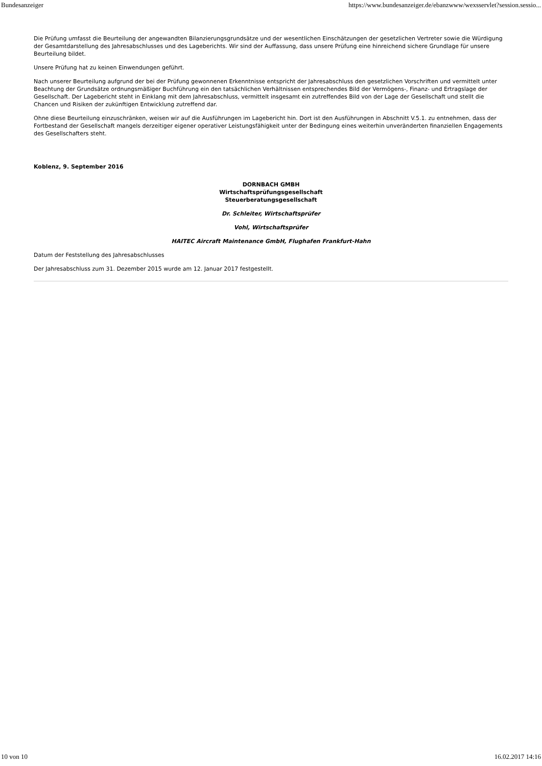Bundesanzeiger https://www.bundesanzeiger.de/ebanzwww/wexsservlet?session.sessio...
Die Prüfung umfasst die Beurteilung der angewandten Bilanzierungsgrundsätze und der wesentlichen Einschätzungen der gesetzlichen Vertreter sowie die Würdigung der Gesamtdarstellung des Jahresabschlusses und des Lageberichts. Wir sind der Auffassung, dass unsere Prüfung eine hinreichend sichere Grundlage für unsere Beurteilung bildet.
Unsere Prüfung hat zu keinen Einwendungen geführt.
Nach unserer Beurteilung aufgrund der bei der Prüfung gewonnenen Erkenntnisse entspricht der Jahresabschluss den gesetzlichen Vorschriften und vermittelt unter Beachtung der Grundsätze ordnungsmäßiger Buchführung ein den tatsächlichen Verhältnissen entsprechendes Bild der Vermögens-, Finanz- und Ertragslage der Gesellschaft. Der Lagebericht steht in Einklang mit dem Jahresabschluss, vermittelt insgesamt ein zutreffendes Bild von der Lage der Gesellschaft und stellt die Chancen und Risiken der zukünftigen Entwicklung zutreffend dar.
Ohne diese Beurteilung einzuschränken, weisen wir auf die Ausführungen im Lagebericht hin. Dort ist den Ausführungen in Abschnitt V.5.1. zu entnehmen, dass der Fortbestand der Gesellschaft mangels derzeitiger eigener operativer Leistungsfähigkeit unter der Bedingung eines weiterhin unveränderten finanziellen Engagements des Gesellschafters steht.
Koblenz, 9. September 2016
DORNBACH GMBH
Wirtschaftsprüfungsgesellschaft
Steuerberatungsgesellschaft
Dr. Schleiter, Wirtschaftsprüfer
Vohl, Wirtschaftsprüfer
HAITEC Aircraft Maintenance GmbH, Flughafen Frankfurt-Hahn
Datum der Feststellung des Jahresabschlusses
Der Jahresabschluss zum 31. Dezember 2015 wurde am 12. Januar 2017 festgestellt.
10 von 10 16.02.2017 14:16